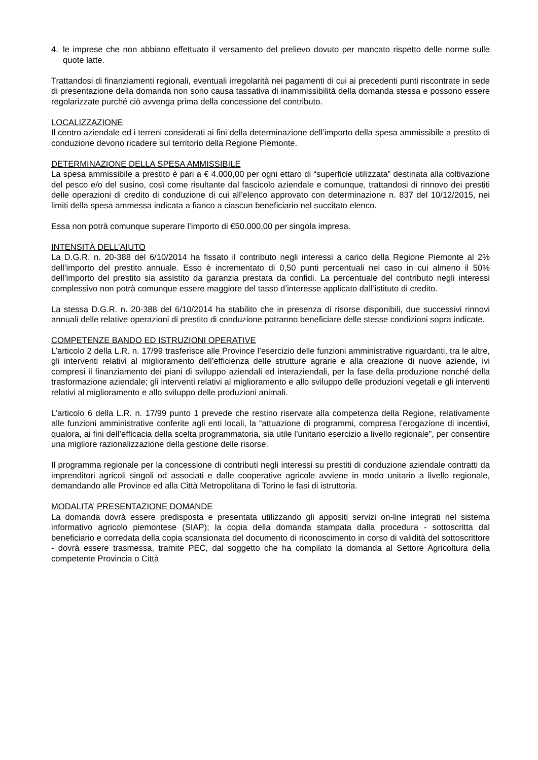4. le imprese che non abbiano effettuato il versamento del prelievo dovuto per mancato rispetto delle norme sulle quote latte.
Trattandosi di finanziamenti regionali, eventuali irregolarità nei pagamenti di cui ai precedenti punti riscontrate in sede di presentazione della domanda non sono causa tassativa di inammissibilità della domanda stessa e possono essere regolarizzate purché ciò avvenga prima della concessione del contributo.
LOCALIZZAZIONE
Il centro aziendale ed i terreni considerati ai fini della determinazione dell’importo della spesa ammissibile a prestito di conduzione devono ricadere sul territorio della Regione Piemonte.
DETERMINAZIONE DELLA SPESA AMMISSIBILE
La spesa ammissibile a prestito è pari a € 4.000,00 per ogni ettaro di “superficie utilizzata” destinata alla coltivazione del pesco e/o del susino, così come risultante dal fascicolo aziendale e comunque, trattandosi di rinnovo dei prestiti delle operazioni di credito di conduzione di cui all’elenco approvato con determinazione n. 837 del 10/12/2015, nei limiti della spesa ammessa indicata a fianco a ciascun beneficiario nel succitato elenco.
Essa non potrà comunque superare l’importo di €50.000,00 per singola impresa.
INTENSITÀ DELL’AIUTO
La D.G.R. n. 20-388 del 6/10/2014 ha fissato il contributo negli interessi a carico della Regione Piemonte al 2% dell’importo del prestito annuale. Esso è incrementato di 0,50 punti percentuali nel caso in cui almeno il 50% dell’importo del prestito sia assistito da garanzia prestata da confidi. La percentuale del contributo negli interessi complessivo non potrà comunque essere maggiore del tasso d’interesse applicato dall’istituto di credito.
La stessa D.G.R. n. 20-388 del 6/10/2014 ha stabilito che in presenza di risorse disponibili, due successivi rinnovi annuali delle relative operazioni di prestito di conduzione potranno beneficiare delle stesse condizioni sopra indicate.
COMPETENZE BANDO ED ISTRUZIONI OPERATIVE
L’articolo 2 della L.R. n. 17/99 trasferisce alle Province l’esercizio delle funzioni amministrative riguardanti, tra le altre, gli interventi relativi al miglioramento dell’efficienza delle strutture agrarie e alla creazione di nuove aziende, ivi compresi il finanziamento dei piani di sviluppo aziendali ed interaziendali, per la fase della produzione nonché della trasformazione aziendale; gli interventi relativi al miglioramento e allo sviluppo delle produzioni vegetali e gli interventi relativi al miglioramento e allo sviluppo delle produzioni animali.
L’articolo 6 della L.R. n. 17/99 punto 1 prevede che restino riservate alla competenza della Regione, relativamente alle funzioni amministrative conferite agli enti locali, la “attuazione di programmi, compresa l’erogazione di incentivi, qualora, ai fini dell’efficacia della scelta programmatoria, sia utile l’unitario esercizio a livello regionale”, per consentire una migliore razionalizzazione della gestione delle risorse.
Il programma regionale per la concessione di contributi negli interessi su prestiti di conduzione aziendale contratti da imprenditori agricoli singoli od associati e dalle cooperative agricole avviene in modo unitario a livello regionale, demandando alle Province ed alla Città Metropolitana di Torino le fasi di istruttoria.
MODALITA’ PRESENTAZIONE DOMANDE
La domanda dovrà essere predisposta e presentata utilizzando gli appositi servizi on-line integrati nel sistema informativo agricolo piemontese (SIAP); la copia della domanda stampata dalla procedura - sottoscritta dal beneficiario e corredata della copia scansionata del documento di riconoscimento in corso di validità del sottoscrittore - dovrà essere trasmessa, tramite PEC, dal soggetto che ha compilato la domanda al Settore Agricoltura della competente Provincia o Città